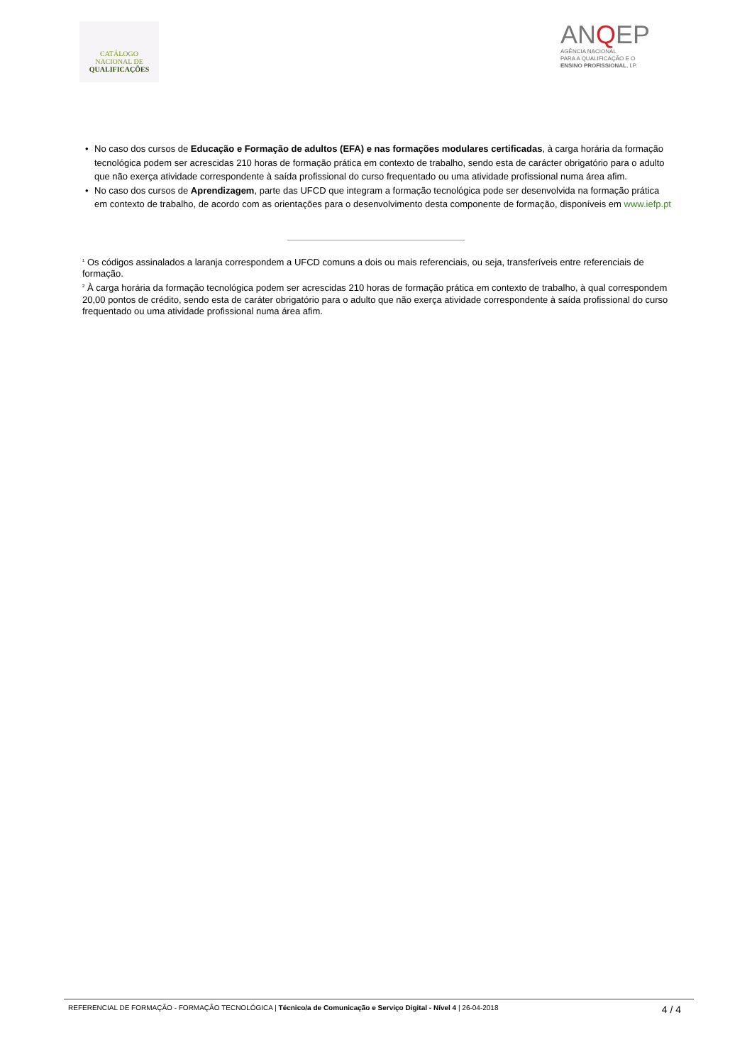CATÁLOGO
NACIONAL DE
QUALIFICAÇÕES
ANQEP
AGÊNCIA NACIONAL
PARA A QUALIFICAÇÃO E O
ENSINO PROFISSIONAL, I.P.
• No caso dos cursos de Educação e Formação de adultos (EFA) e nas formações modulares certificadas, à carga horária da formação tecnológica podem ser acrescidas 210 horas de formação prática em contexto de trabalho, sendo esta de carácter obrigatório para o adulto que não exerça atividade correspondente à saída profissional do curso frequentado ou uma atividade profissional numa área afim.
• No caso dos cursos de Aprendizagem, parte das UFCD que integram a formação tecnológica pode ser desenvolvida na formação prática em contexto de trabalho, de acordo com as orientações para o desenvolvimento desta componente de formação, disponíveis em www.iefp.pt
<sup>1</sup> Os códigos assinalados a laranja correspondem a UFCD comuns a dois ou mais referenciais, ou seja, transferíveis entre referenciais de formação.
<sup>2</sup> À carga horária da formação tecnológica podem ser acrescidas 210 horas de formação prática em contexto de trabalho, à qual correspondem 20,00 pontos de crédito, sendo esta de caráter obrigatório para o adulto que não exerça atividade correspondente à saída profissional do curso frequentado ou uma atividade profissional numa área afim.
REFERENCIAL DE FORMAÇÃO - FORMAÇÃO TECNOLÓGICA | Técnico/a de Comunicação e Serviço Digital - Nível 4 | 26-04-2018 4 / 4